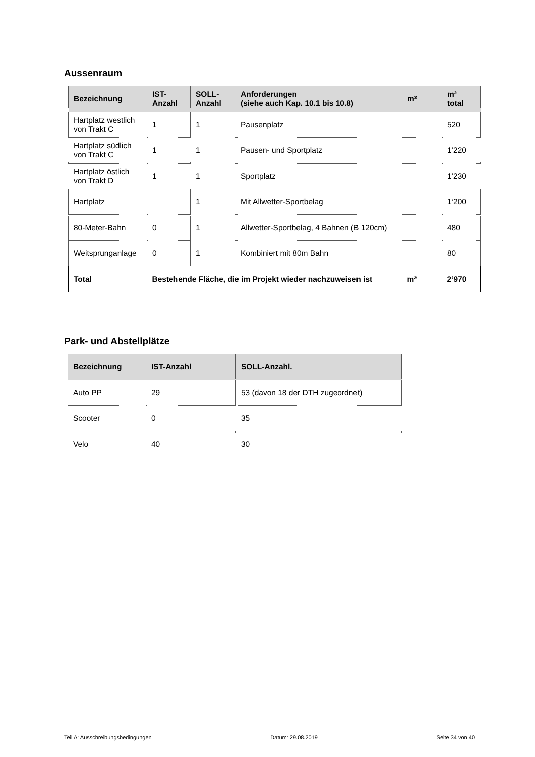Aussenraum
| Bezeichnung | IST- Anzahl | SOLL- Anzahl | Anforderungen (siehe auch Kap. 10.1 bis 10.8) | m² | m² total |
| --- | --- | --- | --- | --- | --- |
| Hartplatz westlich von Trakt C | 1 | 1 | Pausenplatz | | 520 |
| Hartplatz südlich von Trakt C | 1 | 1 | Pausen- und Sportplatz | | 1‘220 |
| Hartplatz östlich von Trakt D | 1 | 1 | Sportplatz | | 1‘230 |
| Hartplatz | | 1 | Mit Allwetter-Sportbelag | | 1‘200 |
| 80-Meter-Bahn | 0 | 1 | Allwetter-Sportbelag, 4 Bahnen (B 120cm) | | 480 |
| Weitsprunganlage | 0 | 1 | Kombiniert mit 80m Bahn | | 80 |
| Total | Bestehende Fläche, die im Projekt wieder nachzuweisen ist | | | m² | 2‘970 |
Park- und Abstellplätze
| Bezeichnung | IST-Anzahl | SOLL-Anzahl. |
| --- | --- | --- |
| Auto PP | 29 | 53 (davon 18 der DTH zugeordnet) |
| Scooter | 0 | 35 |
| Velo | 40 | 30 |
Teil A: Ausschreibungsbedingungen Datum: 29.08.2019 Seite 34 von 40